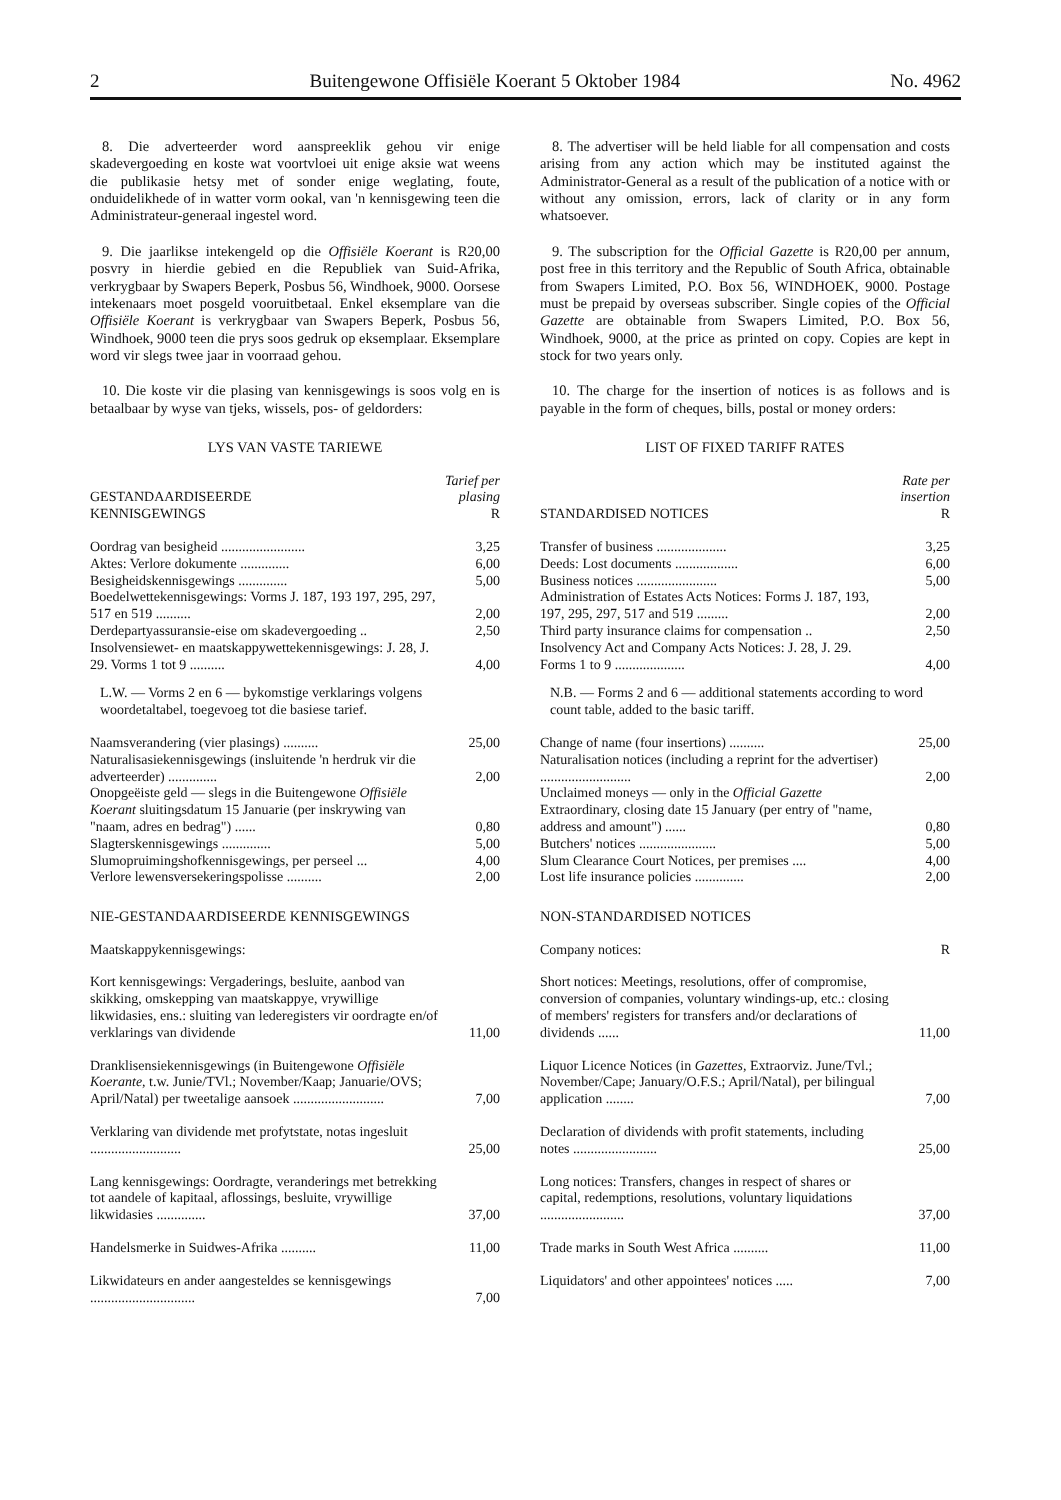2 Buitengewone Offisiële Koerant 5 Oktober 1984 No. 4962
8. Die adverteerder word aanspreeklik gehou vir enige skadevergoeding en koste wat voortvloei uit enige aksie wat weens die publikasie hetsy met of sonder enige weglating, foute, onduidelikhede of in watter vorm ookal, van 'n kennisgewing teen die Administrateur-generaal ingestel word.
9. Die jaarlikse intekengeld op die Offisiële Koerant is R20,00 posvry in hierdie gebied en die Republiek van Suid-Afrika, verkrygbaar by Swapers Beperk, Posbus 56, Windhoek, 9000. Oorsese intekenaars moet posgeld vooruitbetaal. Enkel eksemplare van die Offisiële Koerant is verkrygbaar van Swapers Beperk, Posbus 56, Windhoek, 9000 teen die prys soos gedruk op eksemplaar. Eksemplare word vir slegs twee jaar in voorraad gehou.
10. Die koste vir die plasing van kennisgewings is soos volg en is betaalbaar by wyse van tjeks, wissels, pos- of geldorders:
LYS VAN VASTE TARIEWE
| GESTANDAARDISEERDE KENNISGEWINGS | Tarief per plasing R |
| --- | --- |
| Oordrag van besigheid ........................ | 3,25 |
| Aktes: Verlore dokumente .............. | 6,00 |
| Besigheidskennisgewings .............. | 5,00 |
| Boedelwettekennisgewings: Vorms J. 187, 193 197, 295, 297, 517 en 519 .......... | 2,00 |
| Derdepartyassuransie-eise om skadevergoeding .. | 2,50 |
| Insolvensiewet- en maatskappywettekennisgewings: J. 28, J. 29. Vorms 1 tot 9 .......... | 4,00 |
| L.W. — Vorms 2 en 6 — bykomstige verklarings volgens woordetaltabel, toegevoeg tot die basiese tarief. | |
| Naamsverandering (vier plasings) .......... | 25,00 |
| Naturalisasiekennisgewings (insluitende 'n herdruk vir die adverteerder) .............. | 2,00 |
| Onopgeëiste geld — slegs in die Buitengewone Offisiële Koerant sluitingsdatum 15 Januarie (per inskrywing van "naam, adres en bedrag") ...... | 0,80 |
| Slagterskennisgewings .............. | 5,00 |
| Slumopruimingshofkennisgewings, per perseel ... | 4,00 |
| Verlore lewensversekeringspolisse .......... | 2,00 |
NIE-GESTANDAARDISEERDE KENNISGEWINGS
| Maatskappykennisgewings: | |
| Kort kennisgewings: Vergaderings, besluite, aanbod van skikking, omskepping van maatskappye, vrywillige likwidasies, ens.: sluiting van lederegisters vir oordragte en/of verklarings van dividende | 11,00 |
| Dranklisensiekennisgewings (in Buitengewone Offisiële Koerante, t.w. Junie/TVl.; November/Kaap; Januarie/OVS; April/Natal) per tweetalige aansoek .......................... | 7,00 |
| Verklaring van dividende met profytstate, notas ingesluit .......................... | 25,00 |
| Lang kennisgewings: Oordragte, veranderings met betrekking tot aandele of kapitaal, aflossings, besluite, vrywillige likwidasies .............. | 37,00 |
| Handelsmerke in Suidwes-Afrika .......... | 11,00 |
| Likwidateurs en ander aangesteldes se kennisgewings .............................. | 7,00 |
8. The advertiser will be held liable for all compensation and costs arising from any action which may be instituted against the Administrator-General as a result of the publication of a notice with or without any omission, errors, lack of clarity or in any form whatsoever.
9. The subscription for the Official Gazette is R20,00 per annum, post free in this territory and the Republic of South Africa, obtainable from Swapers Limited, P.O. Box 56, WINDHOEK, 9000. Postage must be prepaid by overseas subscriber. Single copies of the Official Gazette are obtainable from Swapers Limited, P.O. Box 56, Windhoek, 9000, at the price as printed on copy. Copies are kept in stock for two years only.
10. The charge for the insertion of notices is as follows and is payable in the form of cheques, bills, postal or money orders:
LIST OF FIXED TARIFF RATES
| STANDARDISED NOTICES | Rate per insertion R |
| --- | --- |
| Transfer of business .................... | 3,25 |
| Deeds: Lost documents .................. | 6,00 |
| Business notices ....................... | 5,00 |
| Administration of Estates Acts Notices: Forms J. 187, 193, 197, 295, 297, 517 and 519 ......... | 2,00 |
| Third party insurance claims for compensation .. | 2,50 |
| Insolvency Act and Company Acts Notices: J. 28, J. 29. Forms 1 to 9 .................... | 4,00 |
| N.B. — Forms 2 and 6 — additional statements according to word count table, added to the basic tariff. | |
| Change of name (four insertions) .......... | 25,00 |
| Naturalisation notices (including a reprint for the advertiser) .......................... | 2,00 |
| Unclaimed moneys — only in the Official Gazette Extraordinary, closing date 15 January (per entry of "name, address and amount") ...... | 0,80 |
| Butchers' notices ...................... | 5,00 |
| Slum Clearance Court Notices, per premises .... | 4,00 |
| Lost life insurance policies .............. | 2,00 |
NON-STANDARDISED NOTICES
| Company notices: | R |
| Short notices: Meetings, resolutions, offer of compromise, conversion of companies, voluntary windings-up, etc.: closing of members' registers for transfers and/or declarations of dividends ...... | 11,00 |
| Liquor Licence Notices (in Gazettes, Extraorviz. June/Tvl.; November/Cape; January/O.F.S.; April/Natal), per bilingual application ........ | 7,00 |
| Declaration of dividends with profit statements, including notes ........................ | 25,00 |
| Long notices: Transfers, changes in respect of shares or capital, redemptions, resolutions, voluntary liquidations ........................ | 37,00 |
| Trade marks in South West Africa .......... | 11,00 |
| Liquidators' and other appointees' notices ..... | 7,00 |